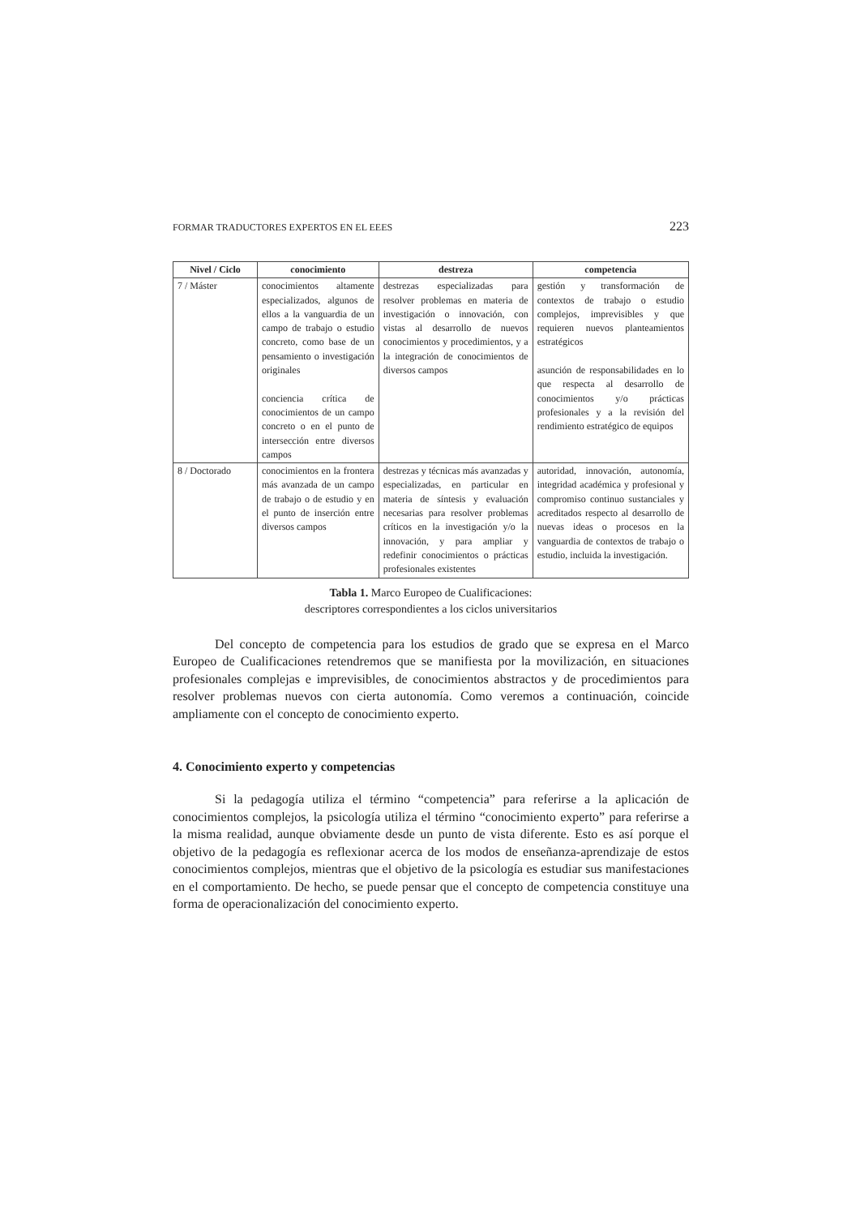FORMAR TRADUCTORES EXPERTOS EN EL EEES 223
| Nivel / Ciclo | conocimiento | destreza | competencia |
| --- | --- | --- | --- |
| 7 / Máster | conocimientos altamente especializados, algunos de ellos a la vanguardia de un campo de trabajo o estudio concreto, como base de un pensamiento o investigación originales conciencia crítica de conocimientos de un campo concreto o en el punto de intersección entre diversos campos | destrezas especializadas para resolver problemas en materia de investigación o innovación, con vistas al desarrollo de nuevos conocimientos y procedimientos, y a la integración de conocimientos de diversos campos | gestión y transformación de contextos de trabajo o estudio complejos, imprevisibles y que requieren nuevos planteamientos estratégicos asunción de responsabilidades en lo que respecta al desarrollo de conocimientos y/o prácticas profesionales y a la revisión del rendimiento estratégico de equipos |
| 8 / Doctorado | conocimientos en la frontera más avanzada de un campo de trabajo o de estudio y en el punto de inserción entre diversos campos | destrezas y técnicas más avanzadas y especializadas, en particular en materia de síntesis y evaluación necesarias para resolver problemas críticos en la investigación y/o la innovación, y para ampliar y redefinir conocimientos o prácticas profesionales existentes | autoridad, innovación, autonomía, integridad académica y profesional y compromiso continuo sustanciales y acreditados respecto al desarrollo de nuevas ideas o procesos en la vanguardia de contextos de trabajo o estudio, incluida la investigación. |
Tabla 1. Marco Europeo de Cualificaciones:
descriptores correspondientes a los ciclos universitarios
Del concepto de competencia para los estudios de grado que se expresa en el Marco Europeo de Cualificaciones retendremos que se manifiesta por la movilización, en situaciones profesionales complejas e imprevisibles, de conocimientos abstractos y de procedimientos para resolver problemas nuevos con cierta autonomía. Como veremos a continuación, coincide ampliamente con el concepto de conocimiento experto.
4. Conocimiento experto y competencias
Si la pedagogía utiliza el término “competencia” para referirse a la aplicación de conocimientos complejos, la psicología utiliza el término “conocimiento experto” para referirse a la misma realidad, aunque obviamente desde un punto de vista diferente. Esto es así porque el objetivo de la pedagogía es reflexionar acerca de los modos de enseñanza-aprendizaje de estos conocimientos complejos, mientras que el objetivo de la psicología es estudiar sus manifestaciones en el comportamiento. De hecho, se puede pensar que el concepto de competencia constituye una forma de operacionalización del conocimiento experto.